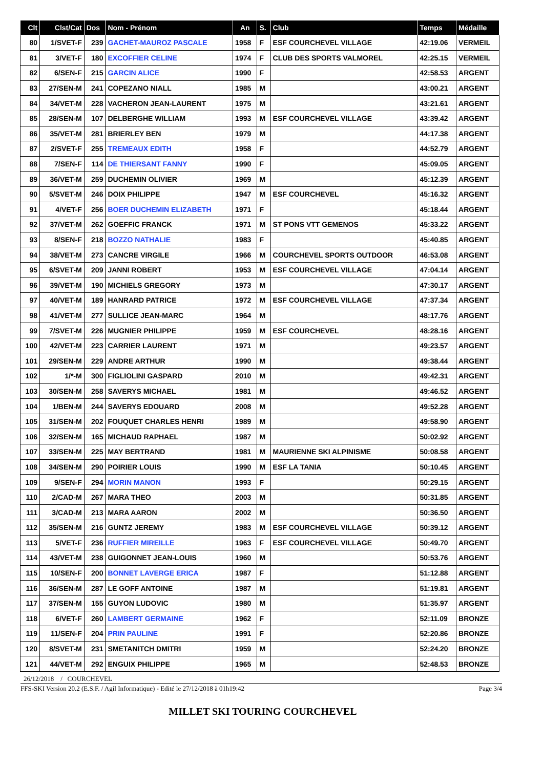| Clt | Clst/Cat | Dos | Nom - Prénom | An | S. | Club | Temps | Médaille |
| --- | --- | --- | --- | --- | --- | --- | --- | --- |
| 80 | 1/SVET-F | 239 | GACHET-MAUROZ PASCALE | 1958 | F | ESF COURCHEVEL VILLAGE | 42:19.06 | VERMEIL |
| 81 | 3/VET-F | 180 | EXCOFFIER CELINE | 1974 | F | CLUB DES SPORTS VALMOREL | 42:25.15 | VERMEIL |
| 82 | 6/SEN-F | 215 | GARCIN ALICE | 1990 | F | | 42:58.53 | ARGENT |
| 83 | 27/SEN-M | 241 | COPEZANO NIALL | 1985 | M | | 43:00.21 | ARGENT |
| 84 | 34/VET-M | 228 | VACHERON JEAN-LAURENT | 1975 | M | | 43:21.61 | ARGENT |
| 85 | 28/SEN-M | 107 | DELBERGHE WILLIAM | 1993 | M | ESF COURCHEVEL VILLAGE | 43:39.42 | ARGENT |
| 86 | 35/VET-M | 281 | BRIERLEY BEN | 1979 | M | | 44:17.38 | ARGENT |
| 87 | 2/SVET-F | 255 | TREMEAUX EDITH | 1958 | F | | 44:52.79 | ARGENT |
| 88 | 7/SEN-F | 114 | DE THIERSANT FANNY | 1990 | F | | 45:09.05 | ARGENT |
| 89 | 36/VET-M | 259 | DUCHEMIN OLIVIER | 1969 | M | | 45:12.39 | ARGENT |
| 90 | 5/SVET-M | 246 | DOIX PHILIPPE | 1947 | M | ESF COURCHEVEL | 45:16.32 | ARGENT |
| 91 | 4/VET-F | 256 | BOER DUCHEMIN ELIZABETH | 1971 | F | | 45:18.44 | ARGENT |
| 92 | 37/VET-M | 262 | GOEFFIC FRANCK | 1971 | M | ST PONS VTT GEMENOS | 45:33.22 | ARGENT |
| 93 | 8/SEN-F | 218 | BOZZO NATHALIE | 1983 | F | | 45:40.85 | ARGENT |
| 94 | 38/VET-M | 273 | CANCRE VIRGILE | 1966 | M | COURCHEVEL SPORTS OUTDOOR | 46:53.08 | ARGENT |
| 95 | 6/SVET-M | 209 | JANNI ROBERT | 1953 | M | ESF COURCHEVEL VILLAGE | 47:04.14 | ARGENT |
| 96 | 39/VET-M | 190 | MICHIELS GREGORY | 1973 | M | | 47:30.17 | ARGENT |
| 97 | 40/VET-M | 189 | HANRARD PATRICE | 1972 | M | ESF COURCHEVEL VILLAGE | 47:37.34 | ARGENT |
| 98 | 41/VET-M | 277 | SULLICE JEAN-MARC | 1964 | M | | 48:17.76 | ARGENT |
| 99 | 7/SVET-M | 226 | MUGNIER PHILIPPE | 1959 | M | ESF COURCHEVEL | 48:28.16 | ARGENT |
| 100 | 42/VET-M | 223 | CARRIER LAURENT | 1971 | M | | 49:23.57 | ARGENT |
| 101 | 29/SEN-M | 229 | ANDRE ARTHUR | 1990 | M | | 49:38.44 | ARGENT |
| 102 | 1/*-M | 300 | FIGLIOLINI GASPARD | 2010 | M | | 49:42.31 | ARGENT |
| 103 | 30/SEN-M | 258 | SAVERYS MICHAEL | 1981 | M | | 49:46.52 | ARGENT |
| 104 | 1/BEN-M | 244 | SAVERYS EDOUARD | 2008 | M | | 49:52.28 | ARGENT |
| 105 | 31/SEN-M | 202 | FOUQUET CHARLES HENRI | 1989 | M | | 49:58.90 | ARGENT |
| 106 | 32/SEN-M | 165 | MICHAUD RAPHAEL | 1987 | M | | 50:02.92 | ARGENT |
| 107 | 33/SEN-M | 225 | MAY BERTRAND | 1981 | M | MAURIENNE SKI ALPINISME | 50:08.58 | ARGENT |
| 108 | 34/SEN-M | 290 | POIRIER LOUIS | 1990 | M | ESF LA TANIA | 50:10.45 | ARGENT |
| 109 | 9/SEN-F | 294 | MORIN MANON | 1993 | F | | 50:29.15 | ARGENT |
| 110 | 2/CAD-M | 267 | MARA THEO | 2003 | M | | 50:31.85 | ARGENT |
| 111 | 3/CAD-M | 213 | MARA AARON | 2002 | M | | 50:36.50 | ARGENT |
| 112 | 35/SEN-M | 216 | GUNTZ JEREMY | 1983 | M | ESF COURCHEVEL VILLAGE | 50:39.12 | ARGENT |
| 113 | 5/VET-F | 236 | RUFFIER MIREILLE | 1963 | F | ESF COURCHEVEL VILLAGE | 50:49.70 | ARGENT |
| 114 | 43/VET-M | 238 | GUIGONNET JEAN-LOUIS | 1960 | M | | 50:53.76 | ARGENT |
| 115 | 10/SEN-F | 200 | BONNET LAVERGE ERICA | 1987 | F | | 51:12.88 | ARGENT |
| 116 | 36/SEN-M | 287 | LE GOFF ANTOINE | 1987 | M | | 51:19.81 | ARGENT |
| 117 | 37/SEN-M | 155 | GUYON LUDOVIC | 1980 | M | | 51:35.97 | ARGENT |
| 118 | 6/VET-F | 260 | LAMBERT GERMAINE | 1962 | F | | 52:11.09 | BRONZE |
| 119 | 11/SEN-F | 204 | PRIN PAULINE | 1991 | F | | 52:20.86 | BRONZE |
| 120 | 8/SVET-M | 231 | SMETANITCH DMITRI | 1959 | M | | 52:24.20 | BRONZE |
| 121 | 44/VET-M | 292 | ENGUIX PHILIPPE | 1965 | M | | 52:48.53 | BRONZE |
26/12/2018 / COURCHEVEL
FFS-SKI Version 20.2 (E.S.F. / Agil Informatique) - Edité le 27/12/2018 à 01h19:42 Page 3/4
MILLET SKI TOURING COURCHEVEL